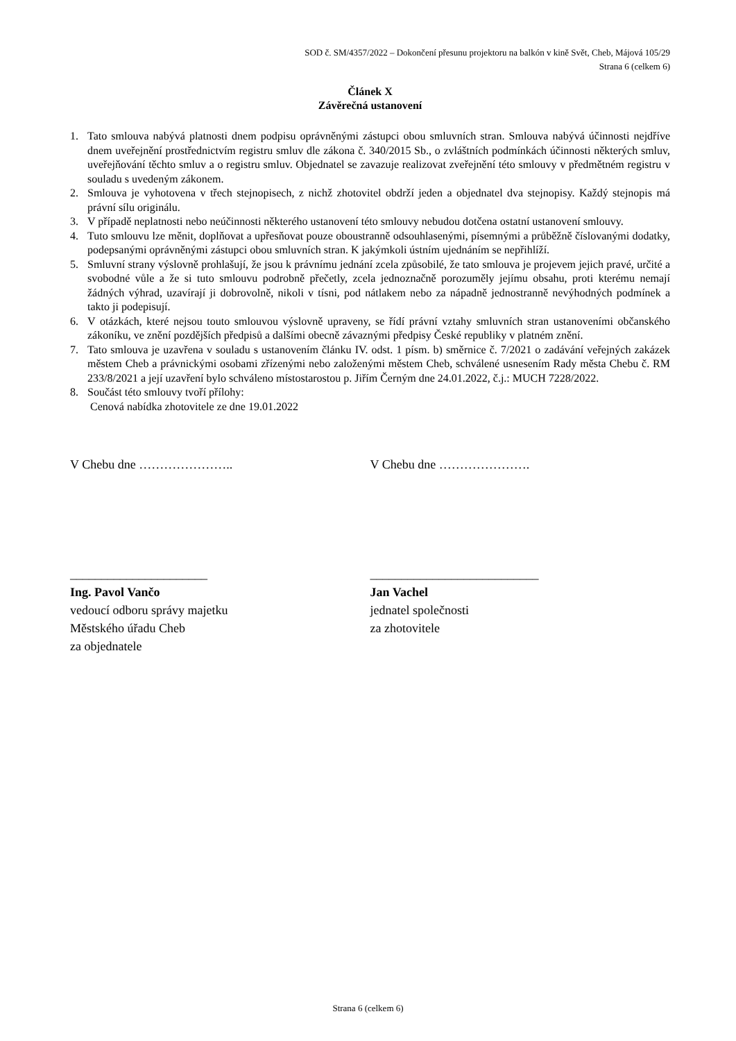SOD č. SM/4357/2022 – Dokončení přesunu projektoru na balkón v kině Svět, Cheb, Májová 105/29
Strana 6 (celkem 6)
Článek X
Závěrečná ustanovení
1. Tato smlouva nabývá platnosti dnem podpisu oprávněnými zástupci obou smluvních stran. Smlouva nabývá účinnosti nejdříve dnem uveřejnění prostřednictvím registru smluv dle zákona č. 340/2015 Sb., o zvláštních podmínkách účinnosti některých smluv, uveřejňování těchto smluv a o registru smluv. Objednatel se zavazuje realizovat zveřejnění této smlouvy v předmětném registru v souladu s uvedeným zákonem.
2. Smlouva je vyhotovena v třech stejnopisech, z nichž zhotovitel obdrží jeden a objednatel dva stejnopisy. Každý stejnopis má právní sílu originálu.
3. V případě neplatnosti nebo neúčinnosti některého ustanovení této smlouvy nebudou dotčena ostatní ustanovení smlouvy.
4. Tuto smlouvu lze měnit, doplňovat a upřesňovat pouze oboustranně odsouhlasenými, písemnými a průběžně číslovanými dodatky, podepsanými oprávněnými zástupci obou smluvních stran. K jakýmkoli ústním ujednáním se nepřihlíží.
5. Smluvní strany výslovně prohlašují, že jsou k právnímu jednání zcela způsobilé, že tato smlouva je projevem jejich pravé, určité a svobodné vůle a že si tuto smlouvu podrobně přečetly, zcela jednoznačně porozuměly jejímu obsahu, proti kterému nemají žádných výhrad, uzavírají ji dobrovolně, nikoli v tísni, pod nátlakem nebo za nápadně jednostranně nevýhodných podmínek a takto ji podepisují.
6. V otázkách, které nejsou touto smlouvou výslovně upraveny, se řídí právní vztahy smluvních stran ustanoveními občanského zákoníku, ve znění pozdějších předpisů a dalšími obecně závaznými předpisy České republiky v platném znění.
7. Tato smlouva je uzavřena v souladu s ustanovením článku IV. odst. 1 písm. b) směrnice č. 7/2021 o zadávání veřejných zakázek městem Cheb a právnickými osobami zřízenými nebo založenými městem Cheb, schválené usnesením Rady města Chebu č. RM 233/8/2021 a její uzavření bylo schváleno místostarostou p. Jiřím Černým dne 24.01.2022, č.j.: MUCH 7228/2022.
8. Součást této smlouvy tvoří přílohy:
Cenová nabídka zhotovitele ze dne 19.01.2022
V Chebu dne ………………….. V Chebu dne ………………….
______________________
Ing. Pavol Vančo
vedoucí odboru správy majetku
Městského úřadu Cheb
za objednatele
___________________________
Jan Vachel
jednatel společnosti
za zhotovitele
Strana 6 (celkem 6)